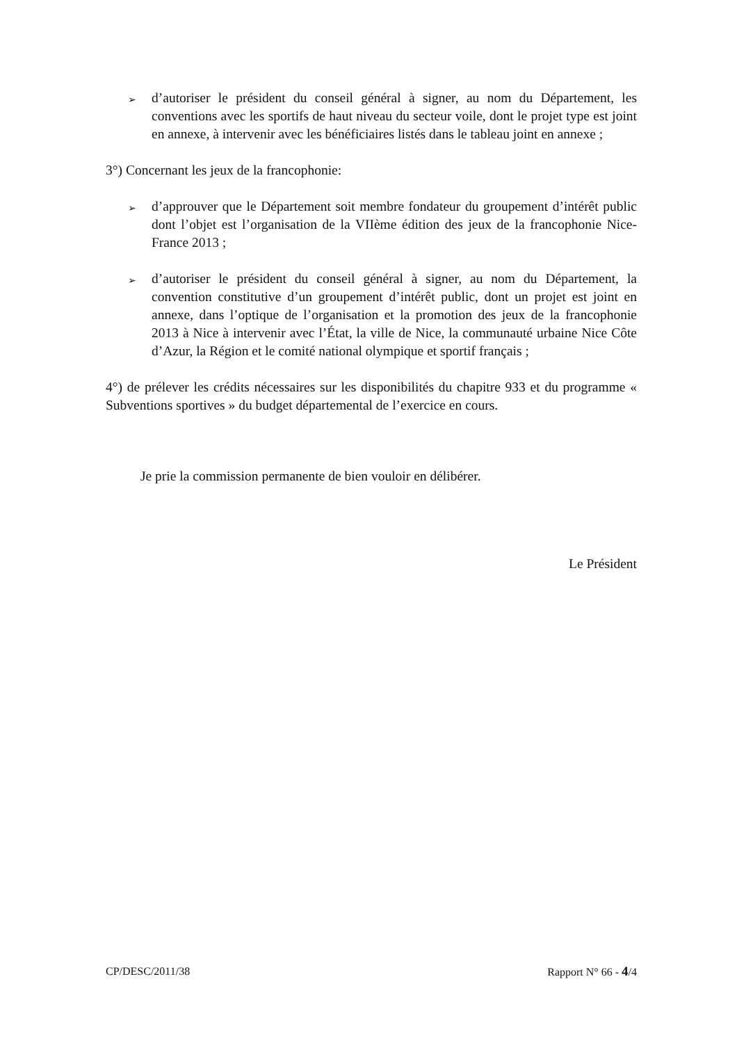➢ d’autoriser le président du conseil général à signer, au nom du Département, les conventions avec les sportifs de haut niveau du secteur voile, dont le projet type est joint en annexe, à intervenir avec les bénéficiaires listés dans le tableau joint en annexe ;
3°) Concernant les jeux de la francophonie:
➢ d’approuver que le Département soit membre fondateur du groupement d’intérêt public dont l’objet est l’organisation de la VIIème édition des jeux de la francophonie Nice-France 2013 ;
➢ d’autoriser le président du conseil général à signer, au nom du Département, la convention constitutive d’un groupement d’intérêt public, dont un projet est joint en annexe, dans l’optique de l’organisation et la promotion des jeux de la francophonie 2013 à Nice à intervenir avec l’État, la ville de Nice, la communauté urbaine Nice Côte d’Azur, la Région et le comité national olympique et sportif français ;
4°) de prélever les crédits nécessaires sur les disponibilités du chapitre 933 et du programme « Subventions sportives » du budget départemental de l’exercice en cours.
Je prie la commission permanente de bien vouloir en délibérer.
Le Président
CP/DESC/2011/38 Rapport N° 66 - 4/4